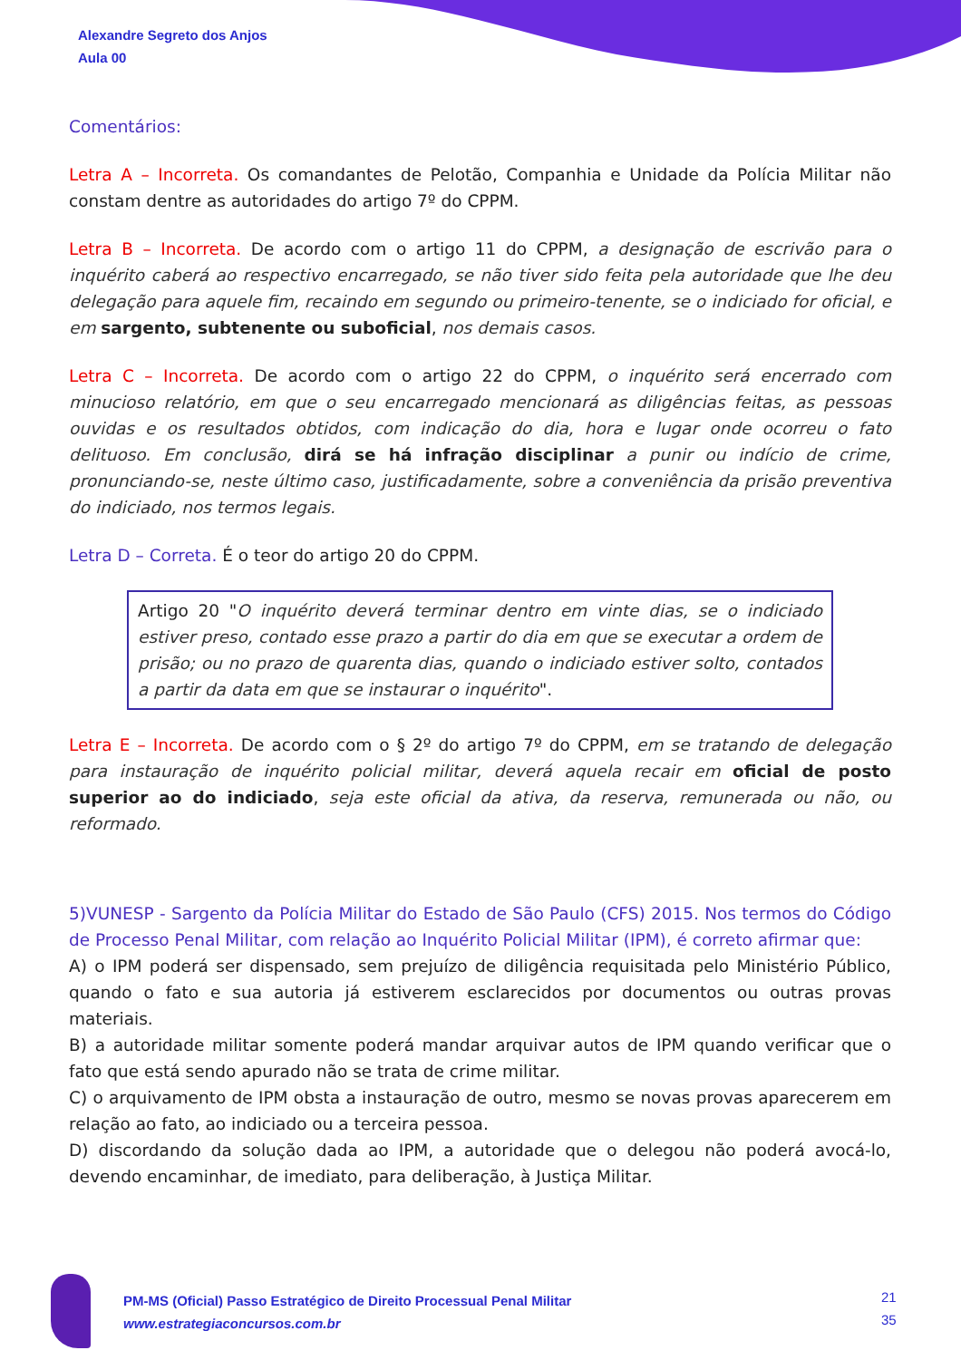Alexandre Segreto dos Anjos
Aula 00
Comentários:
Letra A – Incorreta. Os comandantes de Pelotão, Companhia e Unidade da Polícia Militar não constam dentre as autoridades do artigo 7º do CPPM.
Letra B – Incorreta. De acordo com o artigo 11 do CPPM, a designação de escrivão para o inquérito caberá ao respectivo encarregado, se não tiver sido feita pela autoridade que lhe deu delegação para aquele fim, recaindo em segundo ou primeiro-tenente, se o indiciado for oficial, e em sargento, subtenente ou suboficial, nos demais casos.
Letra C – Incorreta. De acordo com o artigo 22 do CPPM, o inquérito será encerrado com minucioso relatório, em que o seu encarregado mencionará as diligências feitas, as pessoas ouvidas e os resultados obtidos, com indicação do dia, hora e lugar onde ocorreu o fato delituoso. Em conclusão, dirá se há infração disciplinar a punir ou indício de crime, pronunciando-se, neste último caso, justificadamente, sobre a conveniência da prisão preventiva do indiciado, nos termos legais.
Letra D – Correta. É o teor do artigo 20 do CPPM.
Artigo 20 "O inquérito deverá terminar dentro em vinte dias, se o indiciado estiver preso, contado esse prazo a partir do dia em que se executar a ordem de prisão; ou no prazo de quarenta dias, quando o indiciado estiver solto, contados a partir da data em que se instaurar o inquérito".
Letra E – Incorreta. De acordo com o § 2º do artigo 7º do CPPM, em se tratando de delegação para instauração de inquérito policial militar, deverá aquela recair em oficial de posto superior ao do indiciado, seja este oficial da ativa, da reserva, remunerada ou não, ou reformado.
5)VUNESP - Sargento da Polícia Militar do Estado de São Paulo (CFS) 2015. Nos termos do Código de Processo Penal Militar, com relação ao Inquérito Policial Militar (IPM), é correto afirmar que:
A) o IPM poderá ser dispensado, sem prejuízo de diligência requisitada pelo Ministério Público, quando o fato e sua autoria já estiverem esclarecidos por documentos ou outras provas materiais.
B) a autoridade militar somente poderá mandar arquivar autos de IPM quando verificar que o fato que está sendo apurado não se trata de crime militar.
C) o arquivamento de IPM obsta a instauração de outro, mesmo se novas provas aparecerem em relação ao fato, ao indiciado ou a terceira pessoa.
D) discordando da solução dada ao IPM, a autoridade que o delegou não poderá avocá-lo, devendo encaminhar, de imediato, para deliberação, à Justiça Militar.
PM-MS (Oficial) Passo Estratégico de Direito Processual Penal Militar
www.estrategiaconcursos.com.br
21
35